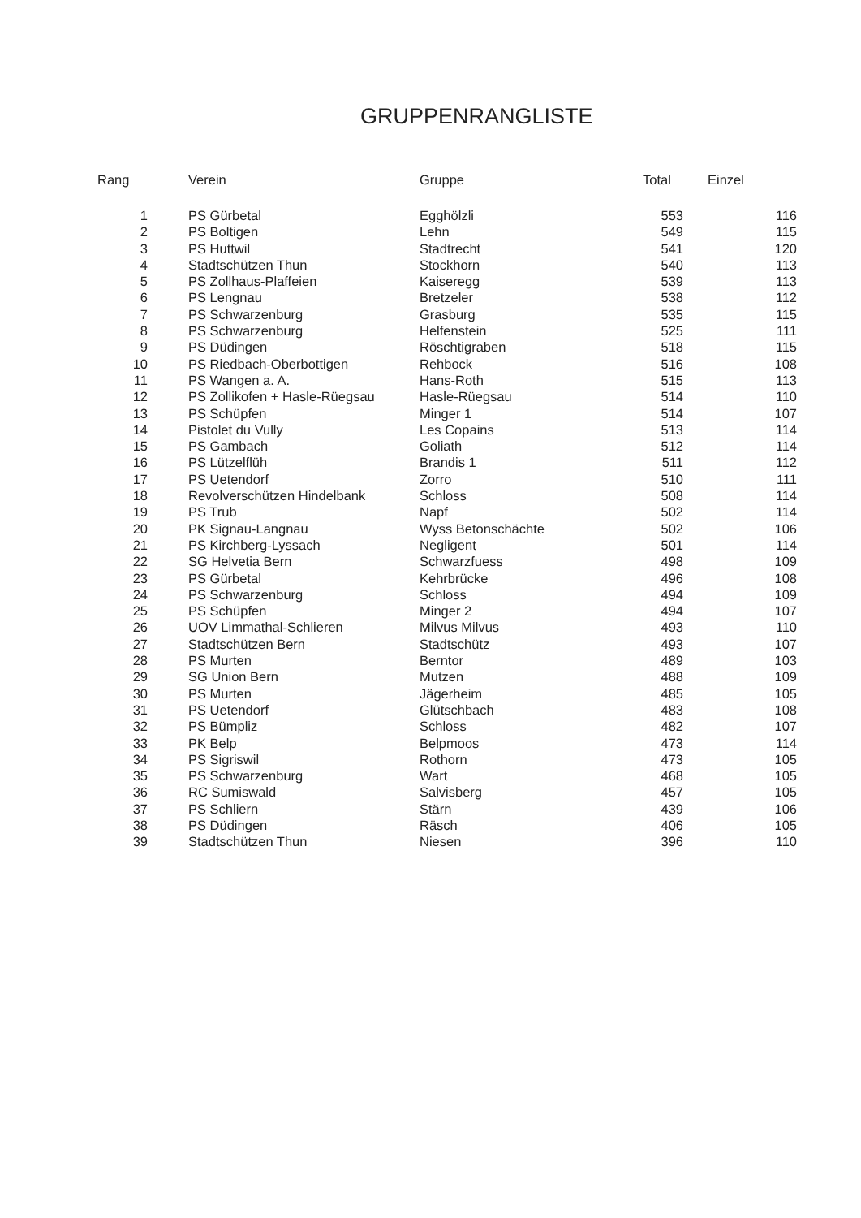GRUPPENRANGLISTE
| Rang | | Verein | Gruppe | Total | Einzel |
| --- | --- | --- | --- | --- | --- |
| 1 | | PS Gürbetal | Egghölzli | 553 | 116 |
| 2 | | PS Boltigen | Lehn | 549 | 115 |
| 3 | | PS Huttwil | Stadtrecht | 541 | 120 |
| 4 | | Stadtschützen Thun | Stockhorn | 540 | 113 |
| 5 | | PS Zollhaus-Plaffeien | Kaiseregg | 539 | 113 |
| 6 | | PS Lengnau | Bretzeler | 538 | 112 |
| 7 | | PS Schwarzenburg | Grasburg | 535 | 115 |
| 8 | | PS Schwarzenburg | Helfenstein | 525 | 111 |
| 9 | | PS Düdingen | Röschtigraben | 518 | 115 |
| 10 | | PS Riedbach-Oberbottigen | Rehbock | 516 | 108 |
| 11 | | PS Wangen a. A. | Hans-Roth | 515 | 113 |
| 12 | | PS Zollikofen + Hasle-Rüegsau | Hasle-Rüegsau | 514 | 110 |
| 13 | | PS Schüpfen | Minger 1 | 514 | 107 |
| 14 | | Pistolet du Vully | Les Copains | 513 | 114 |
| 15 | | PS Gambach | Goliath | 512 | 114 |
| 16 | | PS Lützelflüh | Brandis 1 | 511 | 112 |
| 17 | | PS Uetendorf | Zorro | 510 | 111 |
| 18 | | Revolverschützen Hindelbank | Schloss | 508 | 114 |
| 19 | | PS Trub | Napf | 502 | 114 |
| 20 | | PK Signau-Langnau | Wyss Betonschächte | 502 | 106 |
| 21 | | PS Kirchberg-Lyssach | Negligent | 501 | 114 |
| 22 | | SG Helvetia Bern | Schwarzfuess | 498 | 109 |
| 23 | | PS Gürbetal | Kehrbrücke | 496 | 108 |
| 24 | | PS Schwarzenburg | Schloss | 494 | 109 |
| 25 | | PS Schüpfen | Minger 2 | 494 | 107 |
| 26 | | UOV Limmathal-Schlieren | Milvus Milvus | 493 | 110 |
| 27 | | Stadtschützen Bern | Stadtschütz | 493 | 107 |
| 28 | | PS Murten | Berntor | 489 | 103 |
| 29 | | SG Union Bern | Mutzen | 488 | 109 |
| 30 | | PS Murten | Jägerheim | 485 | 105 |
| 31 | | PS Uetendorf | Glütschbach | 483 | 108 |
| 32 | | PS Bümpliz | Schloss | 482 | 107 |
| 33 | | PK Belp | Belpmoos | 473 | 114 |
| 34 | | PS Sigriswil | Rothorn | 473 | 105 |
| 35 | | PS Schwarzenburg | Wart | 468 | 105 |
| 36 | | RC Sumiswald | Salvisberg | 457 | 105 |
| 37 | | PS Schliern | Stärn | 439 | 106 |
| 38 | | PS Düdingen | Räsch | 406 | 105 |
| 39 | | Stadtschützen Thun | Niesen | 396 | 110 |